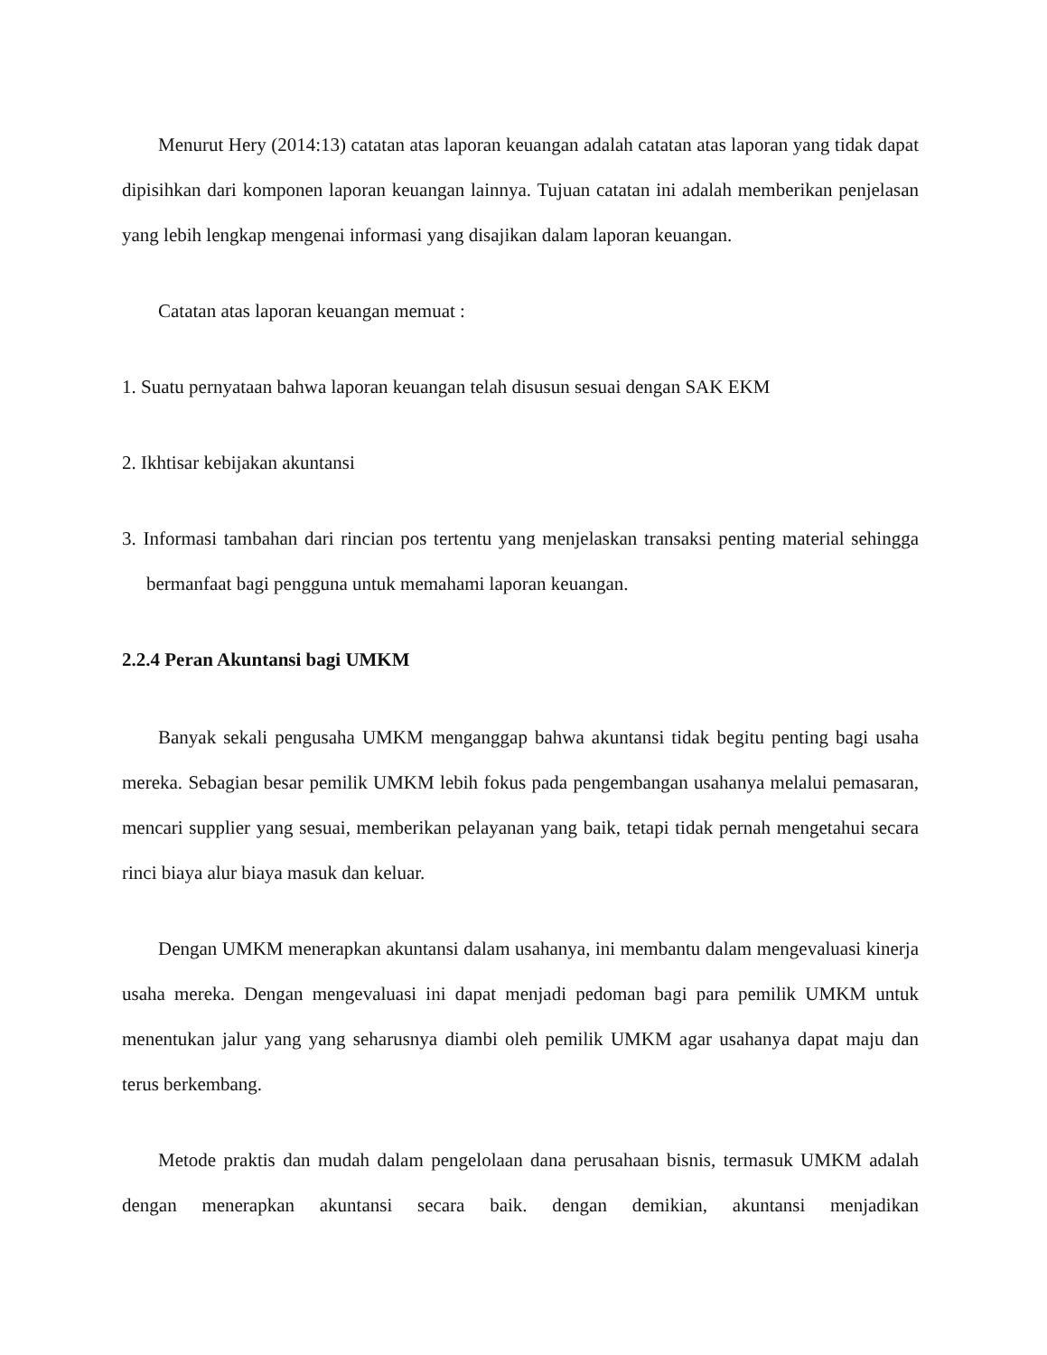Menurut Hery (2014:13) catatan atas laporan keuangan adalah catatan atas laporan yang tidak dapat dipisihkan dari komponen laporan keuangan lainnya. Tujuan catatan ini adalah memberikan penjelasan yang lebih lengkap mengenai informasi yang disajikan dalam laporan keuangan.
Catatan atas laporan keuangan memuat :
1. Suatu pernyataan bahwa laporan keuangan telah disusun sesuai dengan SAK EKM
2. Ikhtisar kebijakan akuntansi
3. Informasi tambahan dari rincian pos tertentu yang menjelaskan transaksi penting material sehingga bermanfaat bagi pengguna untuk memahami laporan keuangan.
2.2.4 Peran Akuntansi bagi UMKM
Banyak sekali pengusaha UMKM menganggap bahwa akuntansi tidak begitu penting bagi usaha mereka. Sebagian besar pemilik UMKM lebih fokus pada pengembangan usahanya melalui pemasaran, mencari supplier yang sesuai, memberikan pelayanan yang baik, tetapi tidak pernah mengetahui secara rinci biaya alur biaya masuk dan keluar.
Dengan UMKM menerapkan akuntansi dalam usahanya, ini membantu dalam mengevaluasi kinerja usaha mereka. Dengan mengevaluasi ini dapat menjadi pedoman bagi para pemilik UMKM untuk menentukan jalur yang yang seharusnya diambi oleh pemilik UMKM agar usahanya dapat maju dan terus berkembang.
Metode praktis dan mudah dalam pengelolaan dana perusahaan bisnis, termasuk UMKM adalah dengan menerapkan akuntansi secara baik. dengan demikian, akuntansi menjadikan